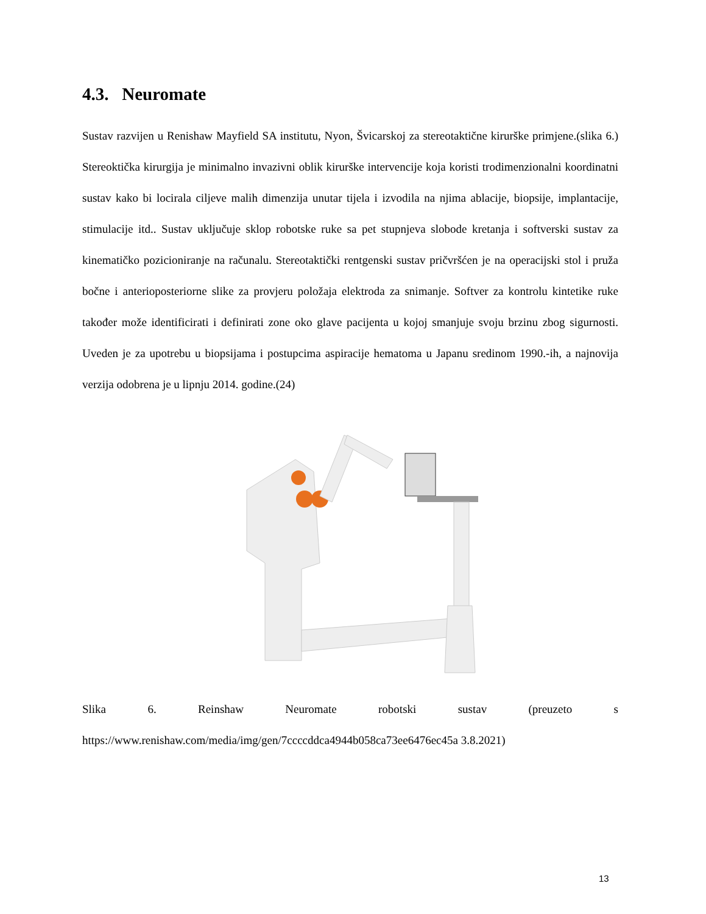4.3. Neuromate
Sustav razvijen u Renishaw Mayfield SA institutu, Nyon, Švicarskoj za stereotaktične kirurške primjene.(slika 6.) Stereoktička kirurgija je minimalno invazivni oblik kirurške intervencije koja koristi trodimenzionalni koordinatni sustav kako bi locirala ciljeve malih dimenzija unutar tijela i izvodila na njima ablacije, biopsije, implantacije, stimulacije itd.. Sustav uključuje sklop robotske ruke sa pet stupnjeva slobode kretanja i softverski sustav za kinematičko pozicioniranje na računalu. Stereotaktički rentgenski sustav pričvršćen je na operacijski stol i pruža bočne i anterioposteriorne slike za provjeru položaja elektroda za snimanje. Softver za kontrolu kintetike ruke također može identificirati i definirati zone oko glave pacijenta u kojoj smanjuje svoju brzinu zbog sigurnosti. Uveden je za upotrebu u biopsijama i postupcima aspiracije hematoma u Japanu sredinom 1990.-ih, a najnovija verzija odobrena je u lipnju 2014. godine.(24)
Slika 6. Reinshaw Neuromate robotski sustav (preuzeto s https://www.renishaw.com/media/img/gen/7ccccddca4944b058ca73ee6476ec45a 3.8.2021)
13